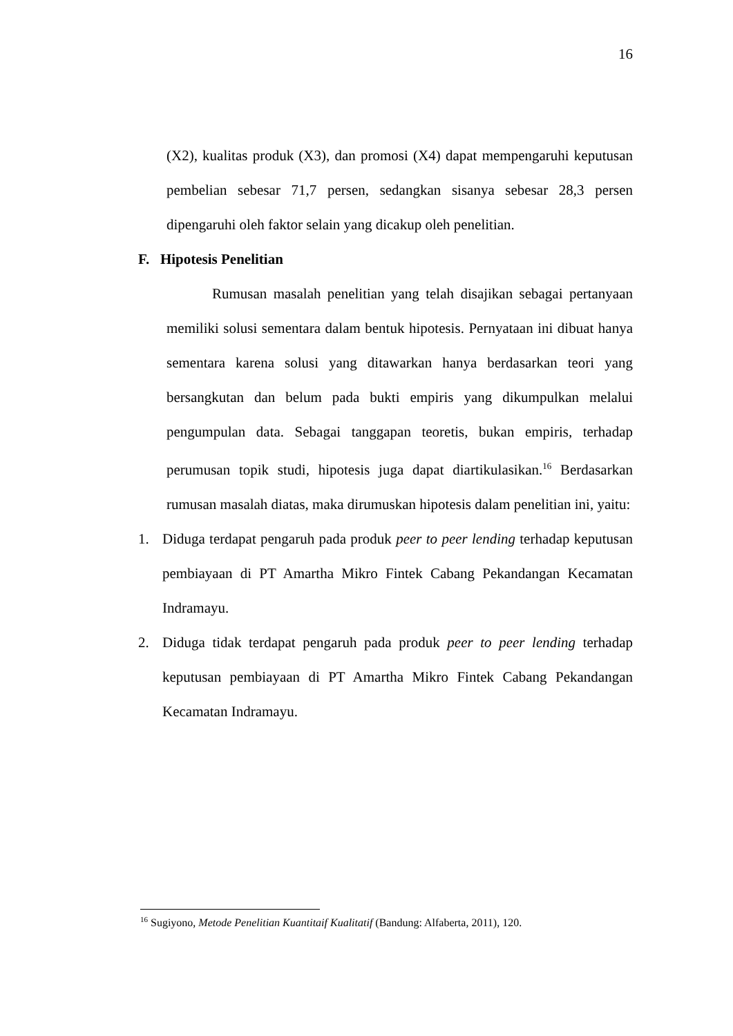16
(X2), kualitas produk (X3), dan promosi (X4) dapat mempengaruhi keputusan pembelian sebesar 71,7 persen, sedangkan sisanya sebesar 28,3 persen dipengaruhi oleh faktor selain yang dicakup oleh penelitian.
F. Hipotesis Penelitian
Rumusan masalah penelitian yang telah disajikan sebagai pertanyaan memiliki solusi sementara dalam bentuk hipotesis. Pernyataan ini dibuat hanya sementara karena solusi yang ditawarkan hanya berdasarkan teori yang bersangkutan dan belum pada bukti empiris yang dikumpulkan melalui pengumpulan data. Sebagai tanggapan teoretis, bukan empiris, terhadap perumusan topik studi, hipotesis juga dapat diartikulasikan.<sup>16</sup> Berdasarkan rumusan masalah diatas, maka dirumuskan hipotesis dalam penelitian ini, yaitu:
1. Diduga terdapat pengaruh pada produk peer to peer lending terhadap keputusan pembiayaan di PT Amartha Mikro Fintek Cabang Pekandangan Kecamatan Indramayu.
2. Diduga tidak terdapat pengaruh pada produk peer to peer lending terhadap keputusan pembiayaan di PT Amartha Mikro Fintek Cabang Pekandangan Kecamatan Indramayu.
<sup>16</sup> Sugiyono, Metode Penelitian Kuantitaif Kualitatif (Bandung: Alfaberta, 2011), 120.